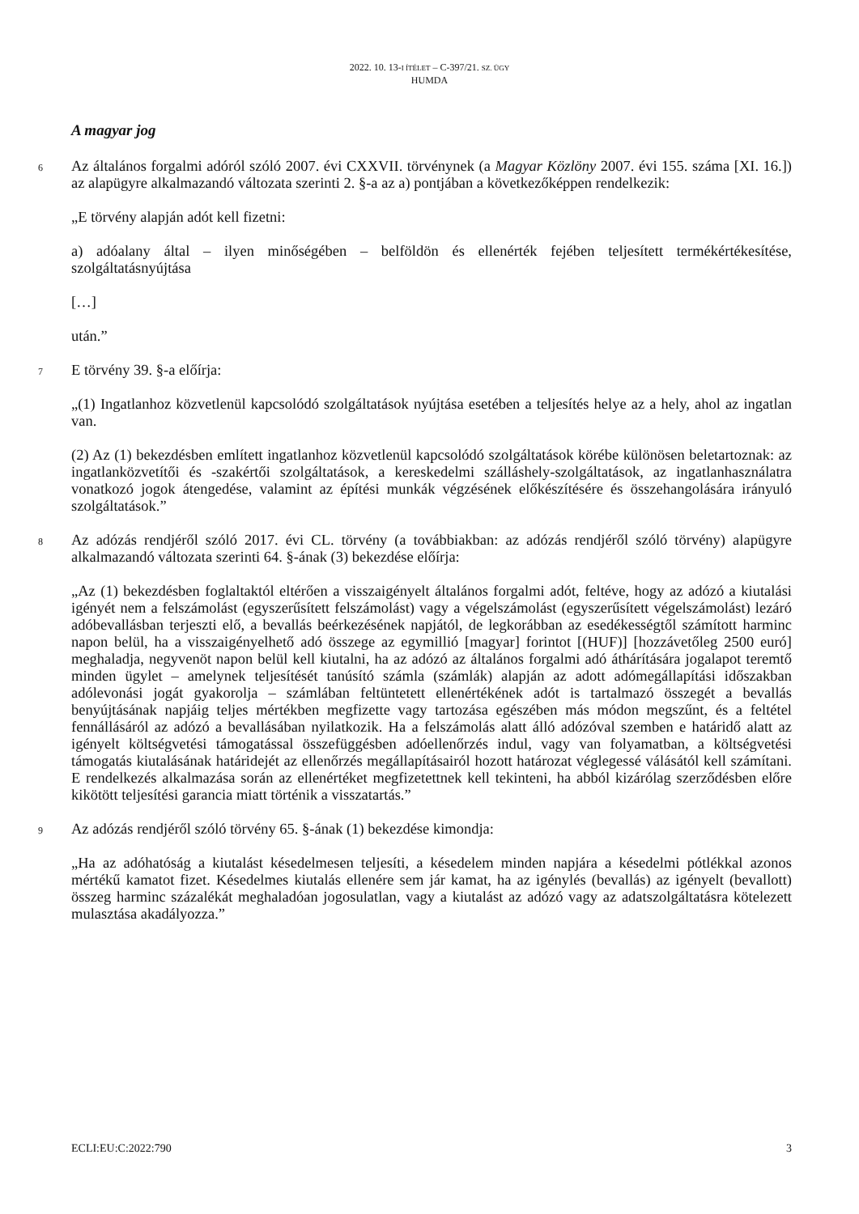2022. 10. 13-I ÍTÉLET – C-397/21. SZ. ÜGY
HUMDA
A magyar jog
6 Az általános forgalmi adóról szóló 2007. évi CXXVII. törvénynek (a Magyar Közlöny 2007. évi 155. száma [XI. 16.]) az alapügyre alkalmazandó változata szerinti 2. §-a az a) pontjában a következőképpen rendelkezik:
„E törvény alapján adót kell fizetni:
a) adóalany által – ilyen minőségében – belföldön és ellenérték fejében teljesített termékértékesítése, szolgáltatásnyújtása
[…]
után.”
7 E törvény 39. §-a előírja:
„(1) Ingatlanhoz közvetlenül kapcsolódó szolgáltatások nyújtása esetében a teljesítés helye az a hely, ahol az ingatlan van.
(2) Az (1) bekezdésben említett ingatlanhoz közvetlenül kapcsolódó szolgáltatások körébe különösen beletartoznak: az ingatlanközvetítői és -szakértői szolgáltatások, a kereskedelmi szálláshely-szolgáltatások, az ingatlanhasználatra vonatkozó jogok átengedése, valamint az építési munkák végzésének előkészítésére és összehangolására irányuló szolgáltatások.”
8 Az adózás rendjéről szóló 2017. évi CL. törvény (a továbbiakban: az adózás rendjéről szóló törvény) alapügyre alkalmazandó változata szerinti 64. §-ának (3) bekezdése előírja:
„Az (1) bekezdésben foglaltaktól eltérően a visszaigényelt általános forgalmi adót, feltéve, hogy az adózó a kiutalási igényét nem a felszámolást (egyszerűsített felszámolást) vagy a végelszámolást (egyszerűsített végelszámolást) lezáró adóbevallásban terjeszti elő, a bevallás beérkezésének napjától, de legkorábban az esedékességtől számított harminc napon belül, ha a visszaigényelhető adó összege az egymillió [magyar] forintot [(HUF)] [hozzávetőleg 2500 euró] meghaladja, negyvenöt napon belül kell kiutalni, ha az adózó az általános forgalmi adó áthárítására jogalapot teremtő minden ügylet – amelynek teljesítését tanúsító számla (számlák) alapján az adott adómegállapítási időszakban adólevonási jogát gyakorolja – számlában feltüntetett ellenértékének adót is tartalmazó összegét a bevallás benyújtásának napjáig teljes mértékben megfizette vagy tartozása egészében más módon megszűnt, és a feltétel fennállásáról az adózó a bevallásában nyilatkozik. Ha a felszámolás alatt álló adózóval szemben e határidő alatt az igényelt költségvetési támogatással összefüggésben adóellenőrzés indul, vagy van folyamatban, a költségvetési támogatás kiutalásának határidejét az ellenőrzés megállapításairól hozott határozat véglegessé válásától kell számítani. E rendelkezés alkalmazása során az ellenértéket megfizetettnek kell tekinteni, ha abból kizárólag szerződésben előre kikötött teljesítési garancia miatt történik a visszatartás.”
9 Az adózás rendjéről szóló törvény 65. §-ának (1) bekezdése kimondja:
„Ha az adóhatóság a kiutalást késedelmesen teljesíti, a késedelem minden napjára a késedelmi pótlékkal azonos mértékű kamatot fizet. Késedelmes kiutalás ellenére sem jár kamat, ha az igénylés (bevallás) az igényelt (bevallott) összeg harminc százalékát meghaladóan jogosulatlan, vagy a kiutalást az adózó vagy az adatszolgáltatásra kötelezett mulasztása akadályozza.”
ECLI:EU:C:2022:790 3